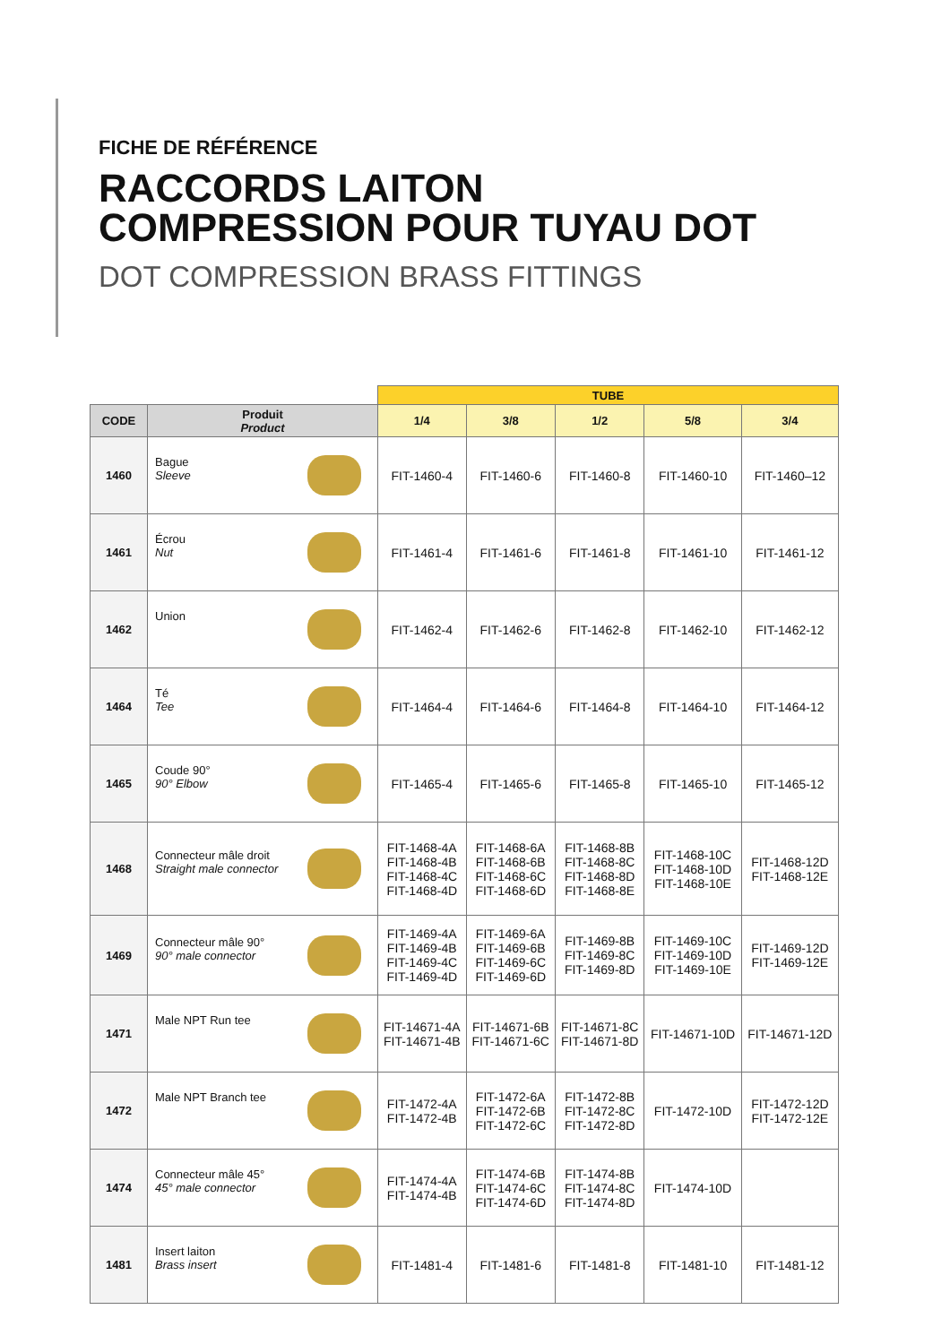FICHE DE RÉFÉRENCE
RACCORDS LAITON
COMPRESSION POUR TUYAU DOT
DOT COMPRESSION BRASS FITTINGS
| | | TUBE | | | | |
| CODE | Produit Product | 1/4 | 3/8 | 1/2 | 5/8 | 3/4 |
| 1460 | Bague Sleeve | FIT-1460-4 | FIT-1460-6 | FIT-1460-8 | FIT-1460-10 | FIT-1460–12 |
| 1461 | Écrou Nut | FIT-1461-4 | FIT-1461-6 | FIT-1461-8 | FIT-1461-10 | FIT-1461-12 |
| 1462 | Union | FIT-1462-4 | FIT-1462-6 | FIT-1462-8 | FIT-1462-10 | FIT-1462-12 |
| 1464 | Té Tee | FIT-1464-4 | FIT-1464-6 | FIT-1464-8 | FIT-1464-10 | FIT-1464-12 |
| 1465 | Coude 90° 90° Elbow | FIT-1465-4 | FIT-1465-6 | FIT-1465-8 | FIT-1465-10 | FIT-1465-12 |
| 1468 | Connecteur mâle droit Straight male connector | FIT-1468-4A FIT-1468-4B FIT-1468-4C FIT-1468-4D | FIT-1468-6A FIT-1468-6B FIT-1468-6C FIT-1468-6D | FIT-1468-8B FIT-1468-8C FIT-1468-8D FIT-1468-8E | FIT-1468-10C FIT-1468-10D FIT-1468-10E | FIT-1468-12D FIT-1468-12E |
| 1469 | Connecteur mâle 90° 90° male connector | FIT-1469-4A FIT-1469-4B FIT-1469-4C FIT-1469-4D | FIT-1469-6A FIT-1469-6B FIT-1469-6C FIT-1469-6D | FIT-1469-8B FIT-1469-8C FIT-1469-8D | FIT-1469-10C FIT-1469-10D FIT-1469-10E | FIT-1469-12D FIT-1469-12E |
| 1471 | Male NPT Run tee | FIT-14671-4A FIT-14671-4B | FIT-14671-6B FIT-14671-6C | FIT-14671-8C FIT-14671-8D | FIT-14671-10D | FIT-14671-12D |
| 1472 | Male NPT Branch tee | FIT-1472-4A FIT-1472-4B | FIT-1472-6A FIT-1472-6B FIT-1472-6C | FIT-1472-8B FIT-1472-8C FIT-1472-8D | FIT-1472-10D | FIT-1472-12D FIT-1472-12E |
| 1474 | Connecteur mâle 45° 45° male connector | FIT-1474-4A FIT-1474-4B | FIT-1474-6B FIT-1474-6C FIT-1474-6D | FIT-1474-8B FIT-1474-8C FIT-1474-8D | FIT-1474-10D | |
| 1481 | Insert laiton Brass insert | FIT-1481-4 | FIT-1481-6 | FIT-1481-8 | FIT-1481-10 | FIT-1481-12 |